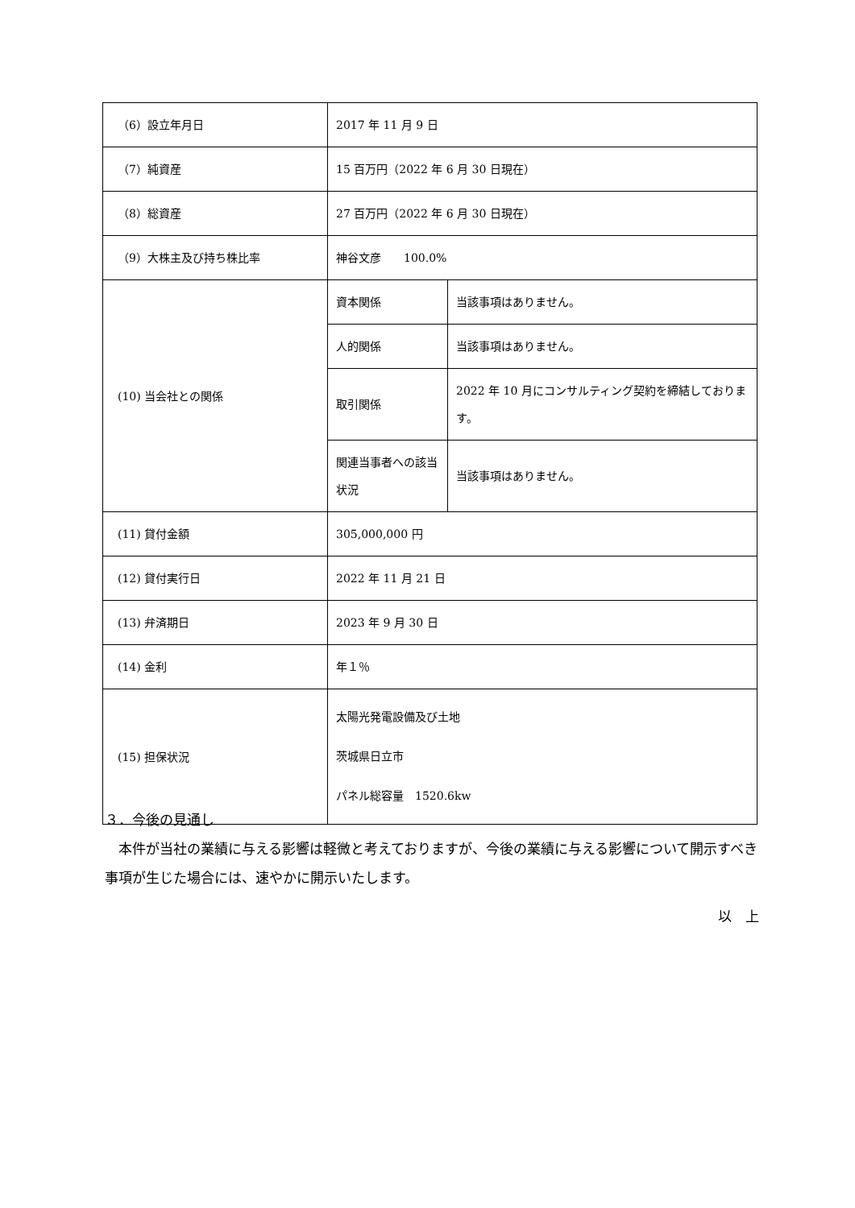| （6）設立年月日 | 2017 年 11 月 9 日 | |
| （7）純資産 | 15 百万円（2022 年 6 月 30 日現在） | |
| （8）総資産 | 27 百万円（2022 年 6 月 30 日現在） | |
| （9）大株主及び持ち株比率 | 神谷文彦 100.0% | |
| (10) 当会社との関係 | 資本関係 | 当該事項はありません。 |
| | 人的関係 | 当該事項はありません。 |
| | 取引関係 | 2022 年 10 月にコンサルティング契約を締結しております。 |
| | 関連当事者への該当状況 | 当該事項はありません。 |
| (11) 貸付金額 | 305,000,000 円 | |
| (12) 貸付実行日 | 2022 年 11 月 21 日 | |
| (13) 弁済期日 | 2023 年 9 月 30 日 | |
| (14) 金利 | 年１％ | |
| (15) 担保状況 | 太陽光発電設備及び土地 茨城県日立市 パネル総容量 1520.6kw | |
３．今後の見通し
　本件が当社の業績に与える影響は軽微と考えておりますが、今後の業績に与える影響について開示すべき事項が生じた場合には、速やかに開示いたします。
以　上